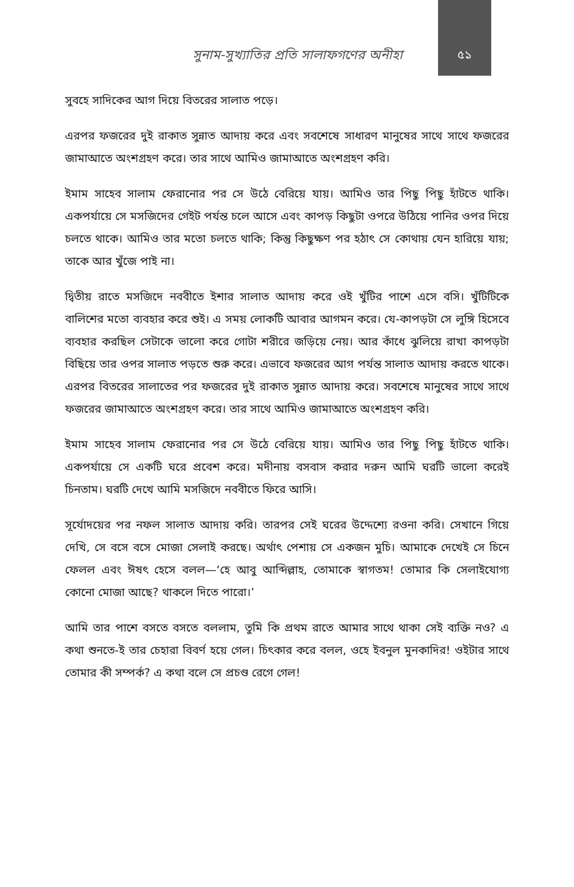সুনাম-সুখ্যাতির প্রতি সালাফগণের অনীহা ৫১
সুবহে সাদিকের আগ দিয়ে বিতরের সালাত পড়ে।
এরপর ফজরের দুই রাকাত সুন্নাত আদায় করে এবং সবশেষে সাধারণ মানুষের সাথে সাথে ফজরের জামাআতে অংশগ্রহণ করে। তার সাথে আমিও জামাআতে অংশগ্রহণ করি।
ইমাম সাহেব সালাম ফেরানোর পর সে উঠে বেরিয়ে যায়। আমিও তার পিছু পিছু হাঁটতে থাকি। একপর্যায়ে সে মসজিদের গেইট পর্যন্ত চলে আসে এবং কাপড় কিছুটা ওপরে উঠিয়ে পানির ওপর দিয়ে চলতে থাকে। আমিও তার মতো চলতে থাকি; কিন্তু কিছুক্ষণ পর হঠাৎ সে কোথায় যেন হারিয়ে যায়; তাকে আর খুঁজে পাই না।
দ্বিতীয় রাতে মসজিদে নববীতে ইশার সালাত আদায় করে ওই খুঁটির পাশে এসে বসি। খুঁটিটিকে বালিশের মতো ব্যবহার করে শুই। এ সময় লোকটি আবার আগমন করে। যে-কাপড়টা সে লুঙ্গি হিসেবে ব্যবহার করছিল সেটাকে ভালো করে গোটা শরীরে জড়িয়ে নেয়। আর কাঁধে ঝুলিয়ে রাখা কাপড়টা বিছিয়ে তার ওপর সালাত পড়তে শুরু করে। এভাবে ফজরের আগ পর্যন্ত সালাত আদায় করতে থাকে। এরপর বিতরের সালাতের পর ফজরের দুই রাকাত সুন্নাত আদায় করে। সবশেষে মানুষের সাথে সাথে ফজরের জামাআতে অংশগ্রহণ করে। তার সাথে আমিও জামাআতে অংশগ্রহণ করি।
ইমাম সাহেব সালাম ফেরানোর পর সে উঠে বেরিয়ে যায়। আমিও তার পিছু পিছু হাঁটতে থাকি। একপর্যায়ে সে একটি ঘরে প্রবেশ করে। মদীনায় বসবাস করার দরুন আমি ঘরটি ভালো করেই চিনতাম। ঘরটি দেখে আমি মসজিদে নববীতে ফিরে আসি।
সূর্যোদয়ের পর নফল সালাত আদায় করি। তারপর সেই ঘরের উদ্দেশ্যে রওনা করি। সেখানে গিয়ে দেখি, সে বসে বসে মোজা সেলাই করছে। অর্থাৎ পেশায় সে একজন মুচি। আমাকে দেখেই সে চিনে ফেলল এবং ঈষৎ হেসে বলল—‘হে আবু আব্দিল্লাহ, তোমাকে স্বাগতম! তোমার কি সেলাইযোগ্য কোনো মোজা আছে? থাকলে দিতে পারো।’
আমি তার পাশে বসতে বসতে বললাম, তুমি কি প্রথম রাতে আমার সাথে থাকা সেই ব্যক্তি নও? এ কথা শুনতে-ই তার চেহারা বিবর্ণ হয়ে গেল। চিৎকার করে বলল, ওহে ইবনুল মুনকাদির! ওইটার সাথে তোমার কী সম্পর্ক? এ কথা বলে সে প্রচণ্ড রেগে গেল!